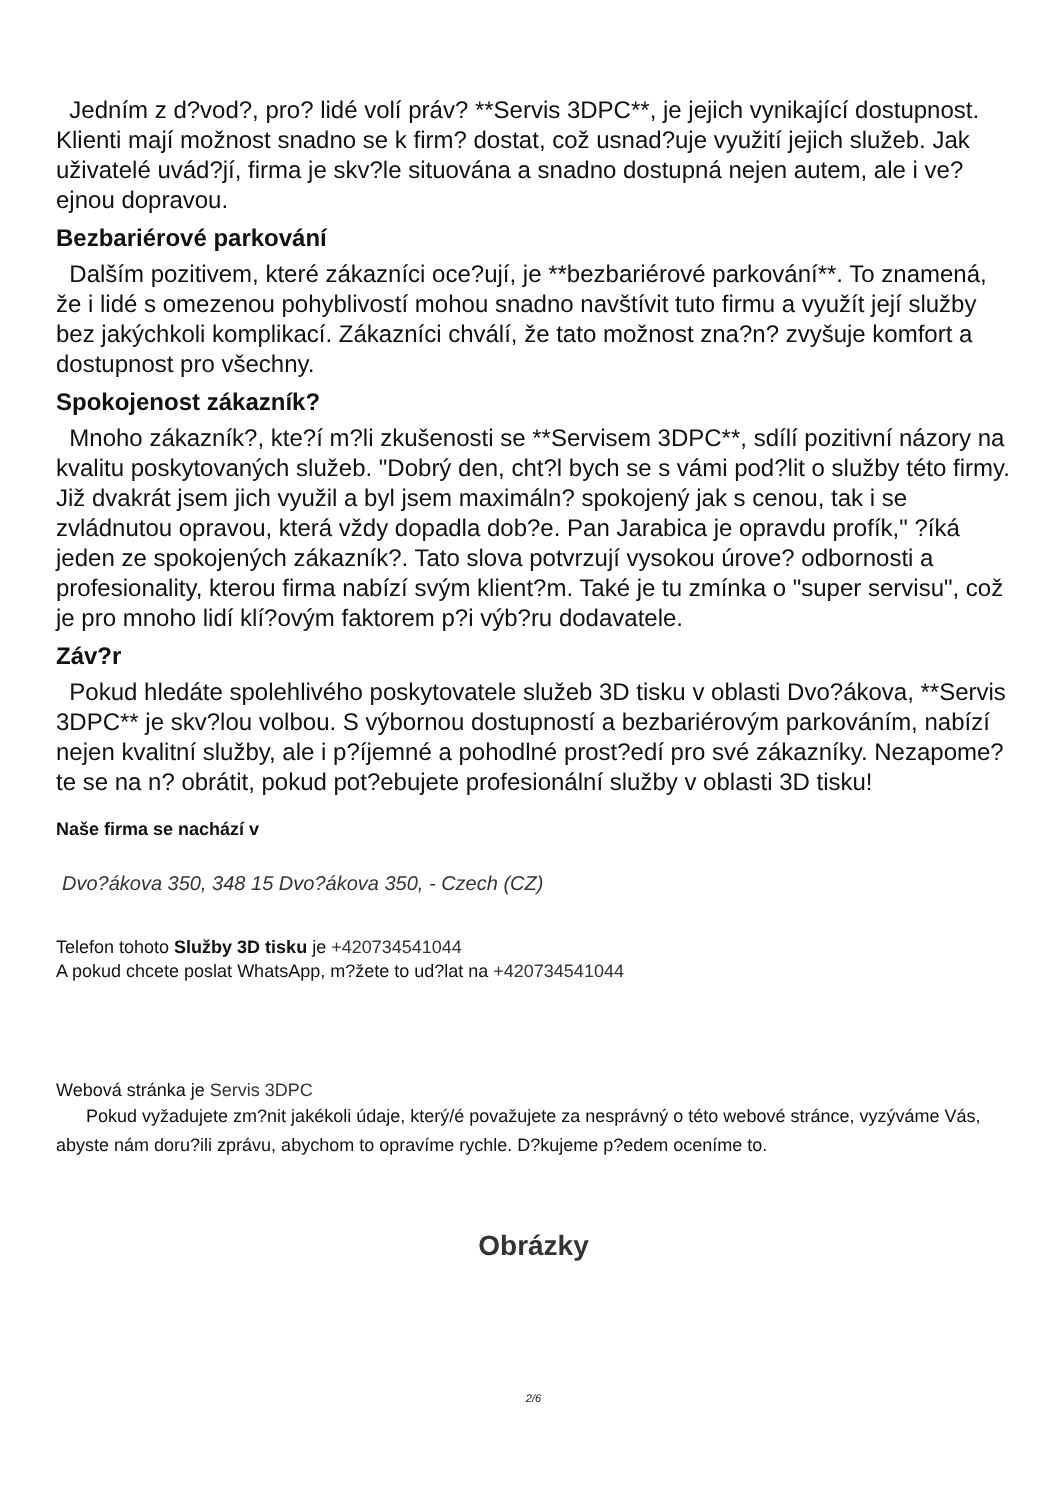Jedním z d?vod?, pro? lidé volí práv? **Servis 3DPC**, je jejich vynikající dostupnost. Klienti mají možnost snadno se k firm? dostat, což usnad?uje využití jejich služeb. Jak uživatelé uvád?jí, firma je skv?le situována a snadno dostupná nejen autem, ale i ve?ejnou dopravou.
Bezbariérové parkování
Dalším pozitivem, které zákazníci oce?ují, je **bezbariérové parkování**. To znamená, že i lidé s omezenou pohyblivostí mohou snadno navštívit tuto firmu a využít její služby bez jakýchkoli komplikací. Zákazníci chválí, že tato možnost zna?n? zvyšuje komfort a dostupnost pro všechny.
Spokojenost zákazník?
Mnoho zákazník?, kte?í m?li zkušenosti se **Servisem 3DPC**, sdílí pozitivní názory na kvalitu poskytovaných služeb. "Dobrý den, cht?l bych se s vámi pod?lit o služby této firmy. Již dvakrát jsem jich využil a byl jsem maximáln? spokojený jak s cenou, tak i se zvládnutou opravou, která vždy dopadla dob?e. Pan Jarabica je opravdu profík," ?íká jeden ze spokojených zákazník?. Tato slova potvrzují vysokou úrove? odbornosti a profesionality, kterou firma nabízí svým klient?m. Také je tu zmínka o "super servisu", což je pro mnoho lidí klí?ovým faktorem p?i výb?ru dodavatele.
Záv?r
Pokud hledáte spolehlivého poskytovatele služeb 3D tisku v oblasti Dvo?ákova, **Servis 3DPC** je skv?lou volbou. S výbornou dostupností a bezbariérovým parkováním, nabízí nejen kvalitní služby, ale i p?íjemné a pohodlné prost?edí pro své zákazníky. Nezapome?te se na n? obrátit, pokud pot?ebujete profesionální služby v oblasti 3D tisku!
Naše firma se nachází v
Dvo?ákova 350, 348 15 Dvo?ákova 350, - Czech (CZ)
Telefon tohoto Služby 3D tisku je +420734541044
A pokud chcete poslat WhatsApp, m?žete to ud?lat na +420734541044
Webová stránka je Servis 3DPC
Pokud vyžadujete zm?nit jakékoli údaje, který/é považujete za nesprávný o této webové stránce, vyzýváme Vás, abyste nám doru?ili zprávu, abychom to opravíme rychle. D?kujeme p?edem oceníme to.
Obrázky
2/6